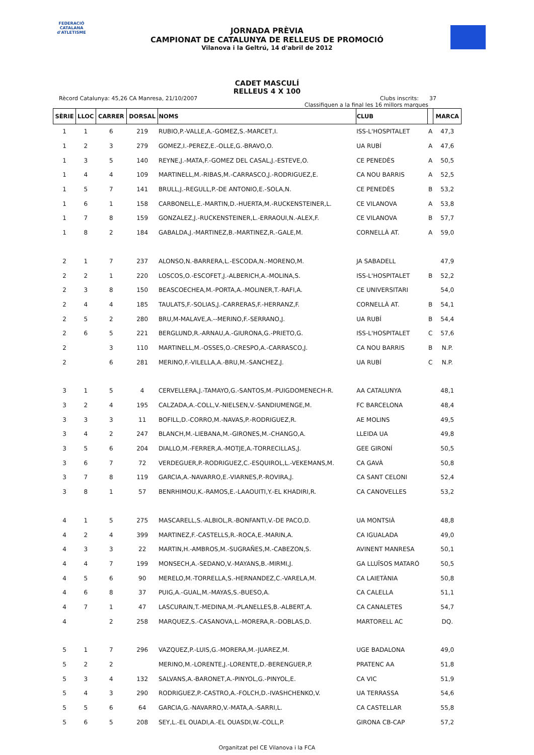FEDERACIÓ CATALANA
d'ATLETISME
JORNADA PRÈVIA
CAMPIONAT DE CATALUNYA DE RELLEUS DE PROMOCIÓ
Vilanova i la Geltrú, 14 d'abril de 2012
CADET MASCULÍ
RELLEUS 4 X 100
Rècord Catalunya: 45,26 CA Manresa, 21/10/2007 Clubs inscrits: 37
Classifiquen a la final les 16 millors marques
| SÈRIE | LLOC | CARRER | DORSAL | NOMS | CLUB | | MARCA |
| --- | --- | --- | --- | --- | --- | --- | --- |
| 1 | 1 | 6 | 219 | RUBIO,P.-VALLE,A.-GOMEZ,S.-MARCET,I. | ISS-L'HOSPITALET | A | 47,3 |
| 1 | 2 | 3 | 279 | GOMEZ,I.-PEREZ,E.-OLLE,G.-BRAVO,O. | UA RUBÍ | A | 47,6 |
| 1 | 3 | 5 | 140 | REYNE,J.-MATA,F.-GOMEZ DEL CASAL,J.-ESTEVE,O. | CE PENEDÈS | A | 50,5 |
| 1 | 4 | 4 | 109 | MARTINELL,M.-RIBAS,M.-CARRASCO,J.-RODRIGUEZ,E. | CA NOU BARRIS | A | 52,5 |
| 1 | 5 | 7 | 141 | BRULL,J.-REGULL,P.-DE ANTONIO,E.-SOLA,N. | CE PENEDÈS | B | 53,2 |
| 1 | 6 | 1 | 158 | CARBONELL,E.-MARTIN,D.-HUERTA,M.-RUCKENSTEINER,L. | CE VILANOVA | A | 53,8 |
| 1 | 7 | 8 | 159 | GONZALEZ,J.-RUCKENSTEINER,L.-ERRAOUI,N.-ALEX,F. | CE VILANOVA | B | 57,7 |
| 1 | 8 | 2 | 184 | GABALDA,J.-MARTINEZ,B.-MARTINEZ,R.-GALE,M. | CORNELLÀ AT. | A | 59,0 |
| 2 | 1 | 7 | 237 | ALONSO,N.-BARRERA,L.-ESCODA,N.-MORENO,M. | JA SABADELL | | 47,9 |
| 2 | 2 | 1 | 220 | LOSCOS,O.-ESCOFET,J.-ALBERICH,A.-MOLINA,S. | ISS-L'HOSPITALET | B | 52,2 |
| 2 | 3 | 8 | 150 | BEASCOECHEA,M.-PORTA,A.-MOLINER,T.-RAFI,A. | CE UNIVERSITARI | | 54,0 |
| 2 | 4 | 4 | 185 | TAULATS,F.-SOLIAS,J.-CARRERAS,F.-HERRANZ,F. | CORNELLÀ AT. | B | 54,1 |
| 2 | 5 | 2 | 280 | BRU,M-MALAVE,A.--MERINO,F.-SERRANO,J. | UA RUBÍ | B | 54,4 |
| 2 | 6 | 5 | 221 | BERGLUND,R.-ARNAU,A.-GIURONA,G.-PRIETO,G. | ISS-L'HOSPITALET | C | 57,6 |
| 2 | | 3 | 110 | MARTINELL,M.-OSSES,O.-CRESPO,A.-CARRASCO,J. | CA NOU BARRIS | B | N.P. |
| 2 | | 6 | 281 | MERINO,F.-VILELLA,A.-BRU,M.-SANCHEZ,J. | UA RUBÍ | C | N.P. |
| 3 | 1 | 5 | 4 | CERVELLERA,J.-TAMAYO,G.-SANTOS,M.-PUIGDOMENECH-R. | AA CATALUNYA | | 48,1 |
| 3 | 2 | 4 | 195 | CALZADA,A.-COLL,V.-NIELSEN,V.-SANDIUMENGE,M. | FC BARCELONA | | 48,4 |
| 3 | 3 | 3 | 11 | BOFILL,D.-CORRO,M.-NAVAS,P.-RODRIGUEZ,R. | AE MOLINS | | 49,5 |
| 3 | 4 | 2 | 247 | BLANCH,M.-LIEBANA,M.-GIRONES,M.-CHANGO,A. | LLEIDA UA | | 49,8 |
| 3 | 5 | 6 | 204 | DIALLO,M.-FERRER,A.-MOTJE,A.-TORRECILLAS,J. | GEE GIRONÍ | | 50,5 |
| 3 | 6 | 7 | 72 | VERDEGUER,P.-RODRIGUEZ,C.-ESQUIROL,L.-VEKEMANS,M. | CA GAVÀ | | 50,8 |
| 3 | 7 | 8 | 119 | GARCIA,A.-NAVARRO,E.-VIARNES,P.-ROVIRA,J. | CA SANT CELONI | | 52,4 |
| 3 | 8 | 1 | 57 | BENRHIMOU,K.-RAMOS,E.-LAAOUITI,Y.-EL KHADIRI,R. | CA CANOVELLES | | 53,2 |
| 4 | 1 | 5 | 275 | MASCARELL,S.-ALBIOL,R.-BONFANTI,V.-DE PACO,D. | UA MONTSIÀ | | 48,8 |
| 4 | 2 | 4 | 399 | MARTINEZ,F.-CASTELLS,R.-ROCA,E.-MARIN,A. | CA IGUALADA | | 49,0 |
| 4 | 3 | 3 | 22 | MARTIN,H.-AMBROS,M.-SUGRAÑES,M.-CABEZON,S. | AVINENT MANRESA | | 50,1 |
| 4 | 4 | 7 | 199 | MONSECH,A.-SEDANO,V.-MAYANS,B.-MIRMI,J. | GA LLUÏSOS MATARÓ | | 50,5 |
| 4 | 5 | 6 | 90 | MERELO,M.-TORRELLA,S.-HERNANDEZ,C.-VARELA,M. | CA LAIETÀNIA | | 50,8 |
| 4 | 6 | 8 | 37 | PUIG,A.-GUAL,M.-MAYAS,S.-BUESO,A. | CA CALELLA | | 51,1 |
| 4 | 7 | 1 | 47 | LASCURAIN,T.-MEDINA,M.-PLANELLES,B.-ALBERT,A. | CA CANALETES | | 54,7 |
| 4 | | 2 | 258 | MARQUEZ,S.-CASANOVA,L.-MORERA,R.-DOBLAS,D. | MARTORELL AC | | DQ. |
| 5 | 1 | 7 | 296 | VAZQUEZ,P.-LUIS,G.-MORERA,M.-JUAREZ,M. | UGE BADALONA | | 49,0 |
| 5 | 2 | 2 | | MERINO,M.-LORENTE,J.-LORENTE,D.-BERENGUER,P. | PRATENC AA | | 51,8 |
| 5 | 3 | 4 | 132 | SALVANS,A.-BARONET,A.-PINYOL,G.-PINYOL,E. | CA VIC | | 51,9 |
| 5 | 4 | 3 | 290 | RODRIGUEZ,P.-CASTRO,A.-FOLCH,D.-IVASHCHENKO,V. | UA TERRASSA | | 54,6 |
| 5 | 5 | 6 | 64 | GARCIA,G.-NAVARRO,V.-MATA,A.-SARRI,L. | CA CASTELLAR | | 55,8 |
| 5 | 6 | 5 | 208 | SEY,L.-EL OUADI,A.-EL OUASDI,W.-COLL,P. | GIRONA CB-CAP | | 57,2 |
Organitzat pel CE Vilanova i la FCA